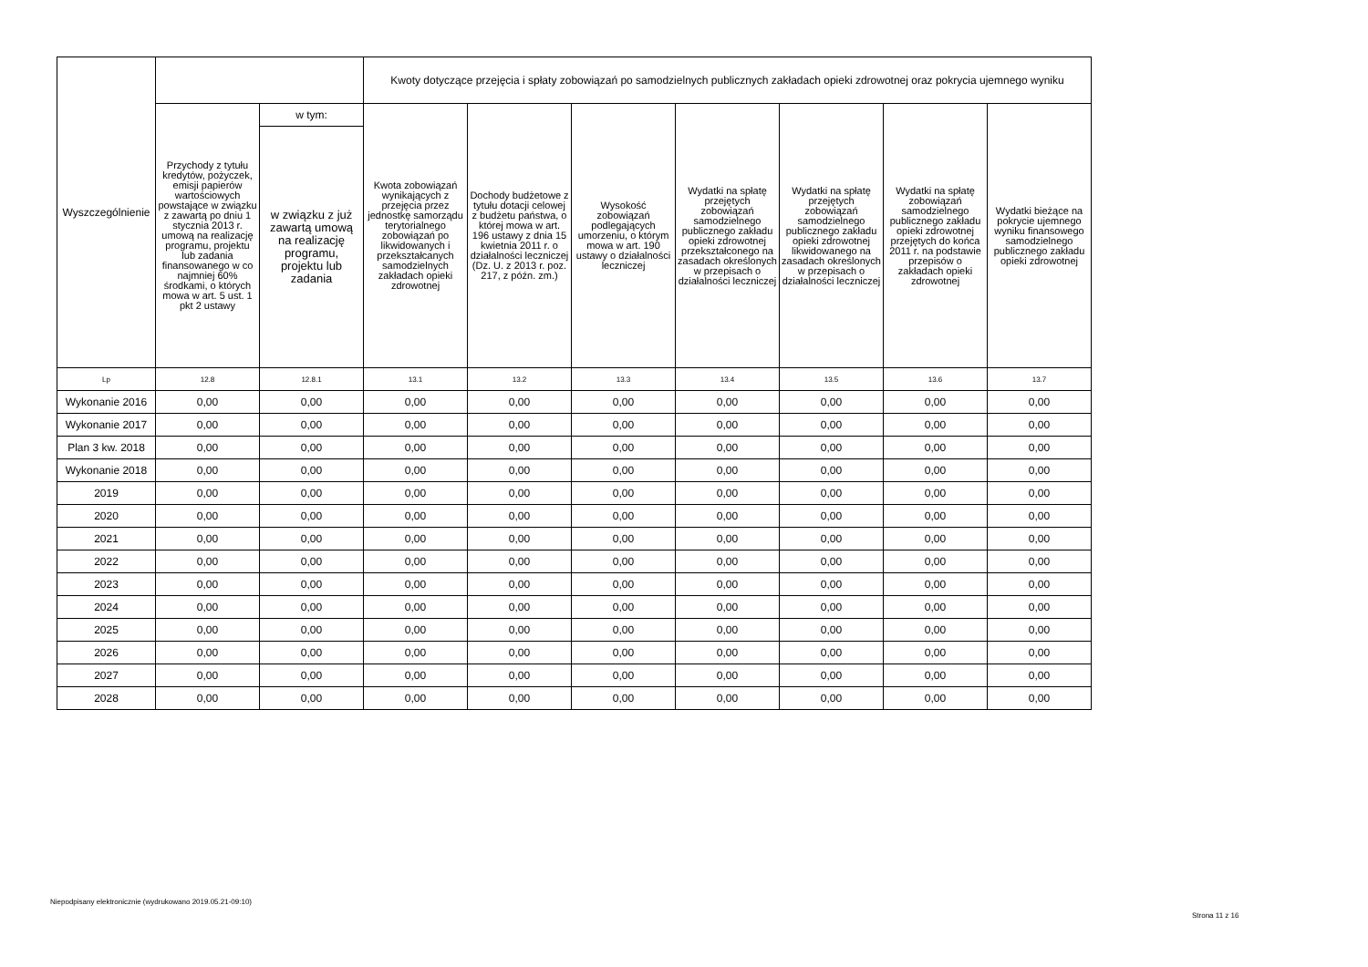| Wyszczególnienie | | | Kwoty dotyczące przejęcia i spłaty zobowiązań po samodzielnych publicznych zakładach opieki zdrowotnej oraz pokrycia ujemnego wyniku | | | | | | |
| --- | --- | --- | --- | --- | --- | --- | --- | --- | --- |
| | Przychody z tytułu kredytów, pożyczek, emisji papierów wartościowych powstające w związku z zawartą po dniu 1 stycznia 2013 r. umową na realizację programu, projektu lub zadania finansowanego w co najmniej 60% środkami, o których mowa w art. 5 ust. 1 pkt 2 ustawy | w tym: | Kwota zobowiązań wynikających z przejęcia przez jednostkę samorządu terytorialnego zobowiązań po likwidowanych i przekształcanych samodzielnych zakładach opieki zdrowotnej | Dochody budżetowe z tytułu dotacji celowej z budżetu państwa, o której mowa w art. 196 ustawy z dnia 15 kwietnia 2011 r. o działalności leczniczej (Dz. U. z 2013 r. poz. 217, z późn. zm.) | Wysokość zobowiązań podlegających umorzeniu, o którym mowa w art. 190 ustawy o działalności leczniczej | Wydatki na spłatę przejętych zobowiązań samodzielnego publicznego zakładu opieki zdrowotnej przekształconego na zasadach określonych w przepisach o działalności leczniczej | Wydatki na spłatę przejętych zobowiązań samodzielnego publicznego zakładu opieki zdrowotnej likwidowanego na zasadach określonych w przepisach o działalności leczniczej | Wydatki na spłatę zobowiązań samodzielnego publicznego zakładu opieki zdrowotnej przejętych do końca 2011 r. na podstawie przepisów o zakładach opieki zdrowotnej | Wydatki bieżące na pokrycie ujemnego wyniku finansowego samodzielnego publicznego zakładu opieki zdrowotnej |
| | | w związku z już zawartą umową na realizację programu, projektu lub zadania | | | | | | | |
| Lp | 12.8 | 12.8.1 | 13.1 | 13.2 | 13.3 | 13.4 | 13.5 | 13.6 | 13.7 |
| Wykonanie 2016 | 0,00 | 0,00 | 0,00 | 0,00 | 0,00 | 0,00 | 0,00 | 0,00 | 0,00 |
| Wykonanie 2017 | 0,00 | 0,00 | 0,00 | 0,00 | 0,00 | 0,00 | 0,00 | 0,00 | 0,00 |
| Plan 3 kw. 2018 | 0,00 | 0,00 | 0,00 | 0,00 | 0,00 | 0,00 | 0,00 | 0,00 | 0,00 |
| Wykonanie 2018 | 0,00 | 0,00 | 0,00 | 0,00 | 0,00 | 0,00 | 0,00 | 0,00 | 0,00 |
| 2019 | 0,00 | 0,00 | 0,00 | 0,00 | 0,00 | 0,00 | 0,00 | 0,00 | 0,00 |
| 2020 | 0,00 | 0,00 | 0,00 | 0,00 | 0,00 | 0,00 | 0,00 | 0,00 | 0,00 |
| 2021 | 0,00 | 0,00 | 0,00 | 0,00 | 0,00 | 0,00 | 0,00 | 0,00 | 0,00 |
| 2022 | 0,00 | 0,00 | 0,00 | 0,00 | 0,00 | 0,00 | 0,00 | 0,00 | 0,00 |
| 2023 | 0,00 | 0,00 | 0,00 | 0,00 | 0,00 | 0,00 | 0,00 | 0,00 | 0,00 |
| 2024 | 0,00 | 0,00 | 0,00 | 0,00 | 0,00 | 0,00 | 0,00 | 0,00 | 0,00 |
| 2025 | 0,00 | 0,00 | 0,00 | 0,00 | 0,00 | 0,00 | 0,00 | 0,00 | 0,00 |
| 2026 | 0,00 | 0,00 | 0,00 | 0,00 | 0,00 | 0,00 | 0,00 | 0,00 | 0,00 |
| 2027 | 0,00 | 0,00 | 0,00 | 0,00 | 0,00 | 0,00 | 0,00 | 0,00 | 0,00 |
| 2028 | 0,00 | 0,00 | 0,00 | 0,00 | 0,00 | 0,00 | 0,00 | 0,00 | 0,00 |
Niepodpisany elektronicznie (wydrukowano 2019.05.21-09:10)
Strona 11 z 16